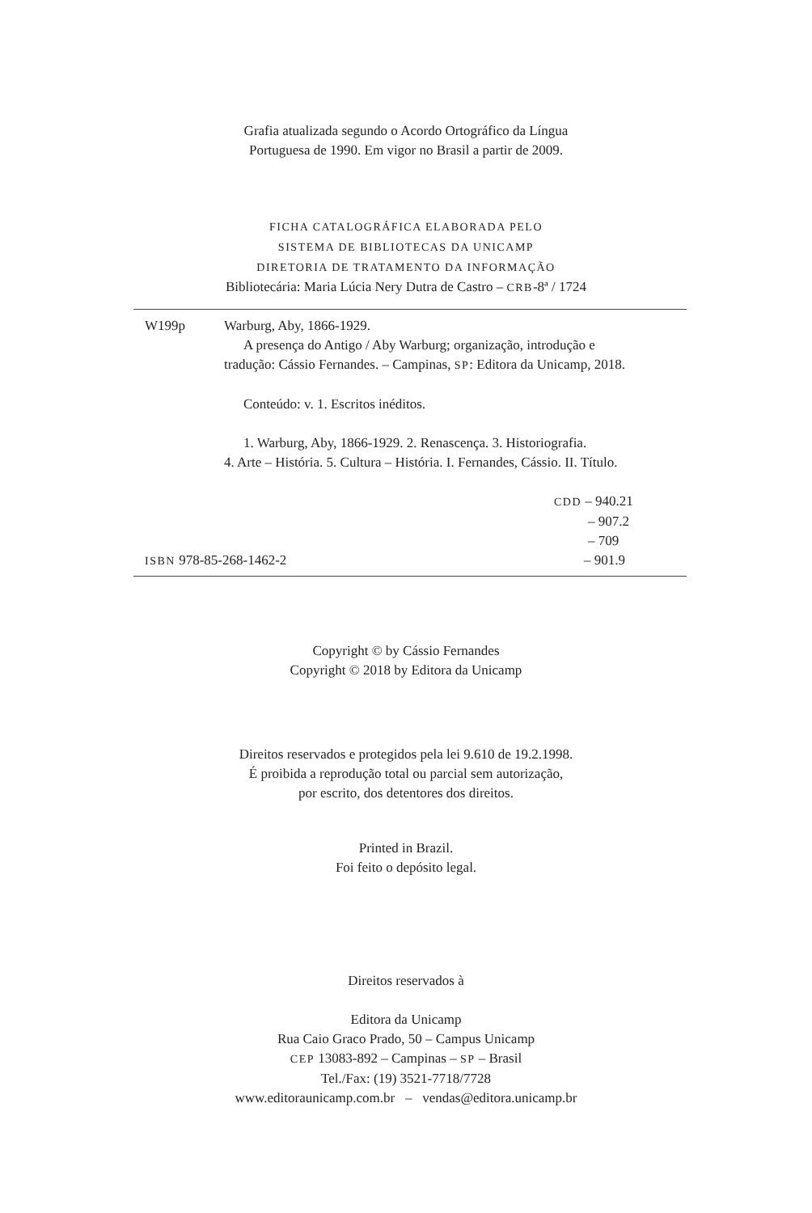Grafia atualizada segundo o Acordo Ortográfico da Língua
Portuguesa de 1990. Em vigor no Brasil a partir de 2009.
FICHA CATALOGRÁFICA ELABORADA PELO
SISTEMA DE BIBLIOTECAS DA UNICAMP
DIRETORIA DE TRATAMENTO DA INFORMAÇÃO
Bibliotecária: Maria Lúcia Nery Dutra de Castro – CRB-8ª / 1724
W199p Warburg, Aby, 1866-1929.
A presença do Antigo / Aby Warburg; organização, introdução e
tradução: Cássio Fernandes. – Campinas, SP: Editora da Unicamp, 2018.
Conteúdo: v. 1. Escritos inéditos.
1. Warburg, Aby, 1866-1929. 2. Renascença. 3. Historiografia.
4. Arte – História. 5. Cultura – História. I. Fernandes, Cássio. II. Título.
CDD – 940.21
– 907.2
– 709
ISBN 978-85-268-1462-2 – 901.9
Copyright © by Cássio Fernandes
Copyright © 2018 by Editora da Unicamp
Direitos reservados e protegidos pela lei 9.610 de 19.2.1998.
É proibida a reprodução total ou parcial sem autorização,
por escrito, dos detentores dos direitos.
Printed in Brazil.
Foi feito o depósito legal.
Direitos reservados à
Editora da Unicamp
Rua Caio Graco Prado, 50 – Campus Unicamp
CEP 13083-892 – Campinas – SP – Brasil
Tel./Fax: (19) 3521-7718/7728
www.editoraunicamp.com.br – vendas@editora.unicamp.br